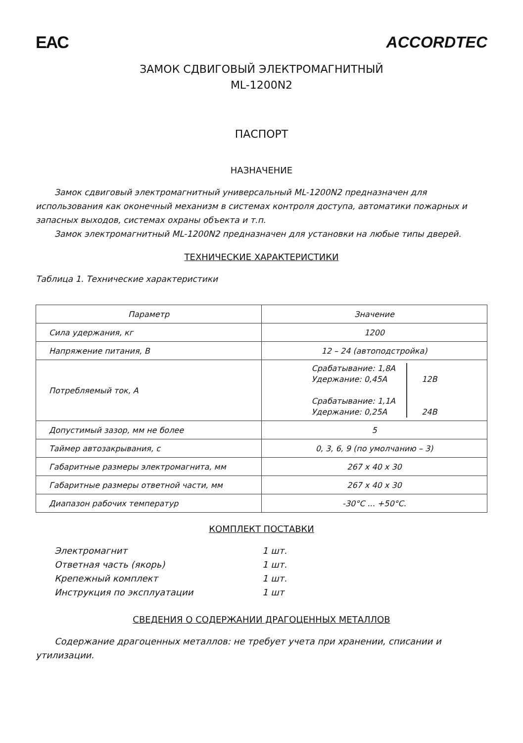EAC ACCORDTEC
ЗАМОК СДВИГОВЫЙ ЭЛЕКТРОМАГНИТНЫЙ
ML-1200N2
ПАСПОРТ
НАЗНАЧЕНИЕ
Замок сдвиговый электромагнитный универсальный ML-1200N2 предназначен для использования как оконечный механизм в системах контроля доступа, автоматики пожарных и запасных выходов, системах охраны объекта и т.п.
Замок электромагнитный ML-1200N2 предназначен для установки на любые типы дверей.
ТЕХНИЧЕСКИЕ ХАРАКТЕРИСТИКИ
Таблица 1. Технические характеристики
| Параметр | Значение |
| --- | --- |
| Сила удержания, кг | 1200 |
| Напряжение питания, В | 12 – 24 (автоподстройка) |
| Потребляемый ток, А | Срабатывание: 1,8А Удержание: 0,45А Срабатывание: 1,1А Удержание: 0,25А 12В 24В |
| Допустимый зазор, мм не более | 5 |
| Таймер автозакрывания, с | 0, 3, 6, 9 (по умолчанию – 3) |
| Габаритные размеры электромагнита, мм | 267 x 40 x 30 |
| Габаритные размеры ответной части, мм | 267 x 40 x 30 |
| Диапазон рабочих температур | -30°С ... +50°С. |
КОМПЛЕКТ ПОСТАВКИ
Электромагнит 1 шт. Ответная часть (якорь) 1 шт. Крепежный комплект 1 шт. Инструкция по эксплуатации 1 шт
СВЕДЕНИЯ О СОДЕРЖАНИИ ДРАГОЦЕННЫХ МЕТАЛЛОВ
Содержание драгоценных металлов: не требует учета при хранении, списании и утилизации.